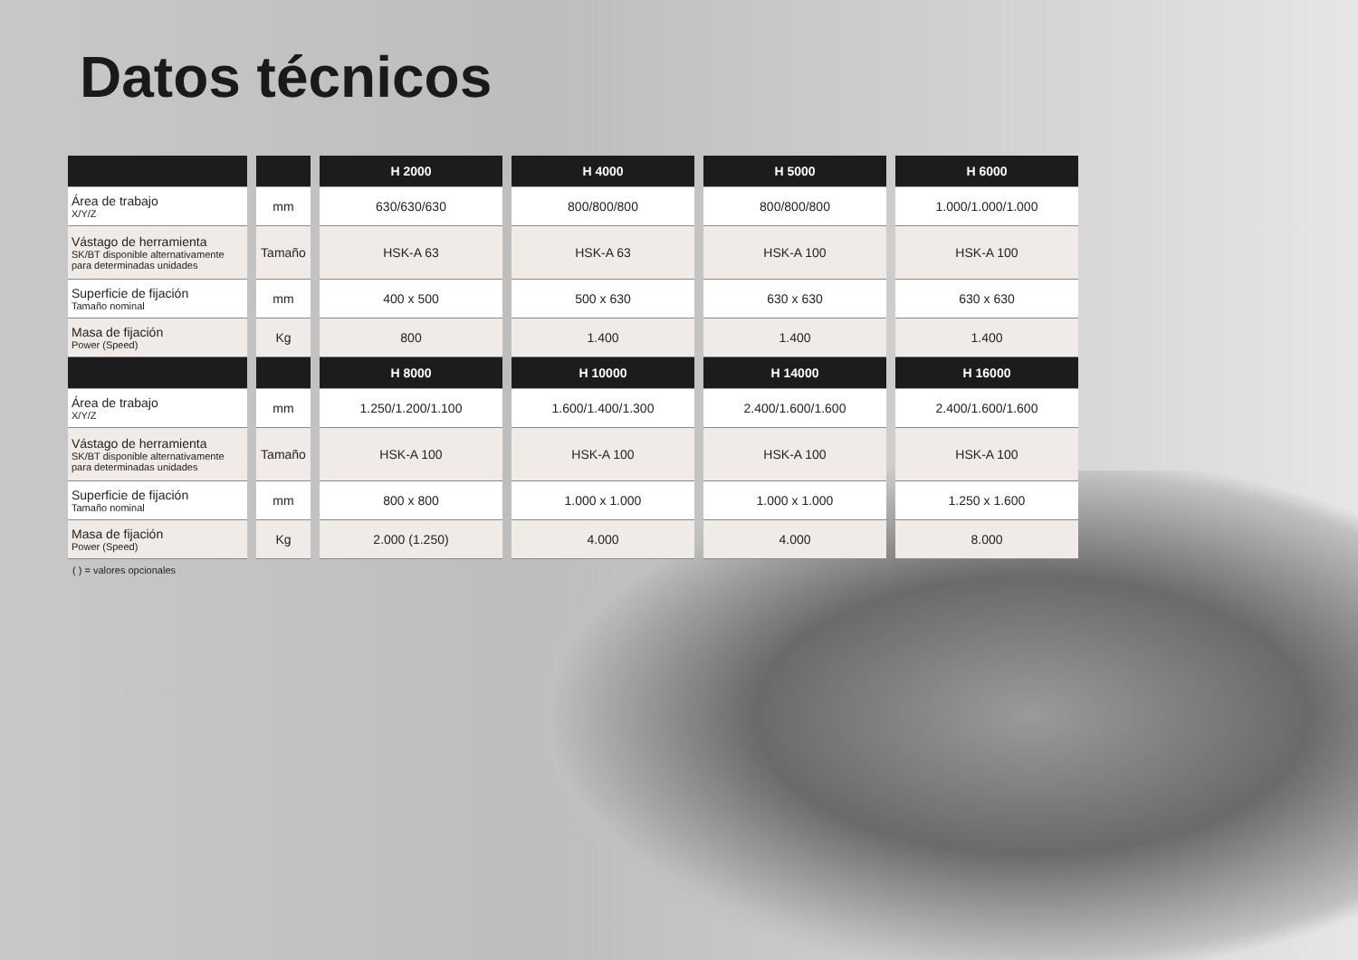Datos técnicos
| | | H 2000 | H 4000 | H 5000 | H 6000 |
| --- | --- | --- | --- | --- | --- |
| Área de trabajo X/Y/Z | mm | 630/630/630 | 800/800/800 | 800/800/800 | 1.000/1.000/1.000 |
| Vástago de herramienta SK/BT disponible alternativamente para determinadas unidades | Tamaño | HSK-A 63 | HSK-A 63 | HSK-A 100 | HSK-A 100 |
| Superficie de fijación Tamaño nominal | mm | 400 x 500 | 500 x 630 | 630 x 630 | 630 x 630 |
| Masa de fijación Power (Speed) | Kg | 800 | 1.400 | 1.400 | 1.400 |
| | | H 8000 | H 10000 | H 14000 | H 16000 |
| Área de trabajo X/Y/Z | mm | 1.250/1.200/1.100 | 1.600/1.400/1.300 | 2.400/1.600/1.600 | 2.400/1.600/1.600 |
| Vástago de herramienta SK/BT disponible alternativamente para determinadas unidades | Tamaño | HSK-A 100 | HSK-A 100 | HSK-A 100 | HSK-A 100 |
| Superficie de fijación Tamaño nominal | mm | 800 x 800 | 1.000 x 1.000 | 1.000 x 1.000 | 1.250 x 1.600 |
| Masa de fijación Power (Speed) | Kg | 2.000 (1.250) | 4.000 | 4.000 | 8.000 |
( ) = valores opcionales